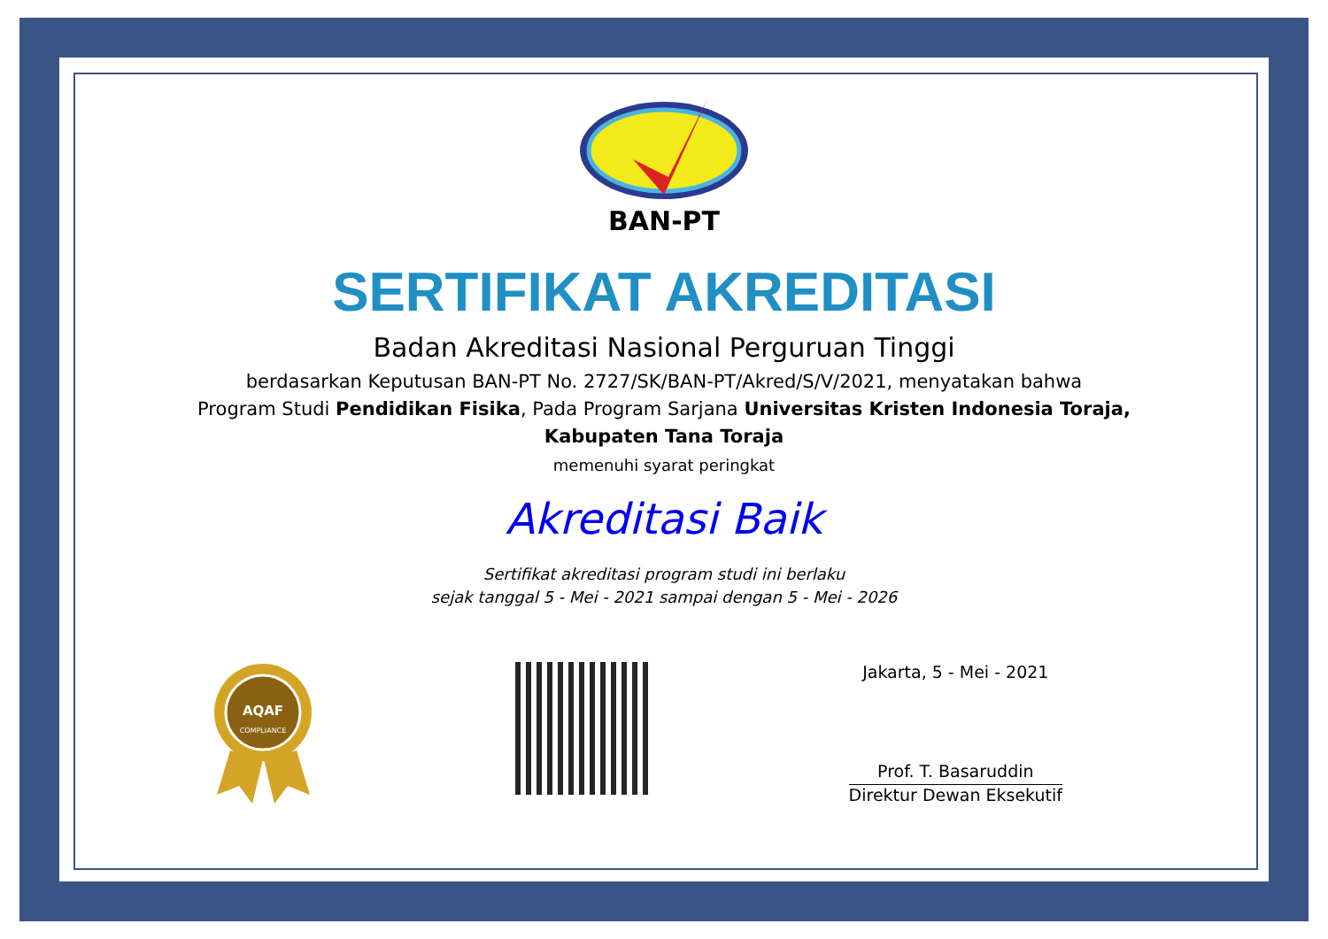BAN-PT
SERTIFIKAT AKREDITASI
Badan Akreditasi Nasional Perguruan Tinggi
berdasarkan Keputusan BAN-PT No. 2727/SK/BAN-PT/Akred/S/V/2021, menyatakan bahwa
Program Studi Pendidikan Fisika, Pada Program Sarjana Universitas Kristen Indonesia Toraja, Kabupaten Tana Toraja
memenuhi syarat peringkat
Akreditasi Baik
Sertifikat akreditasi program studi ini berlaku
sejak tanggal 5 - Mei - 2021 sampai dengan 5 - Mei - 2026
AQAF
COMPLIANCE
Jakarta, 5 - Mei - 2021
Prof. T. Basaruddin
Direktur Dewan Eksekutif